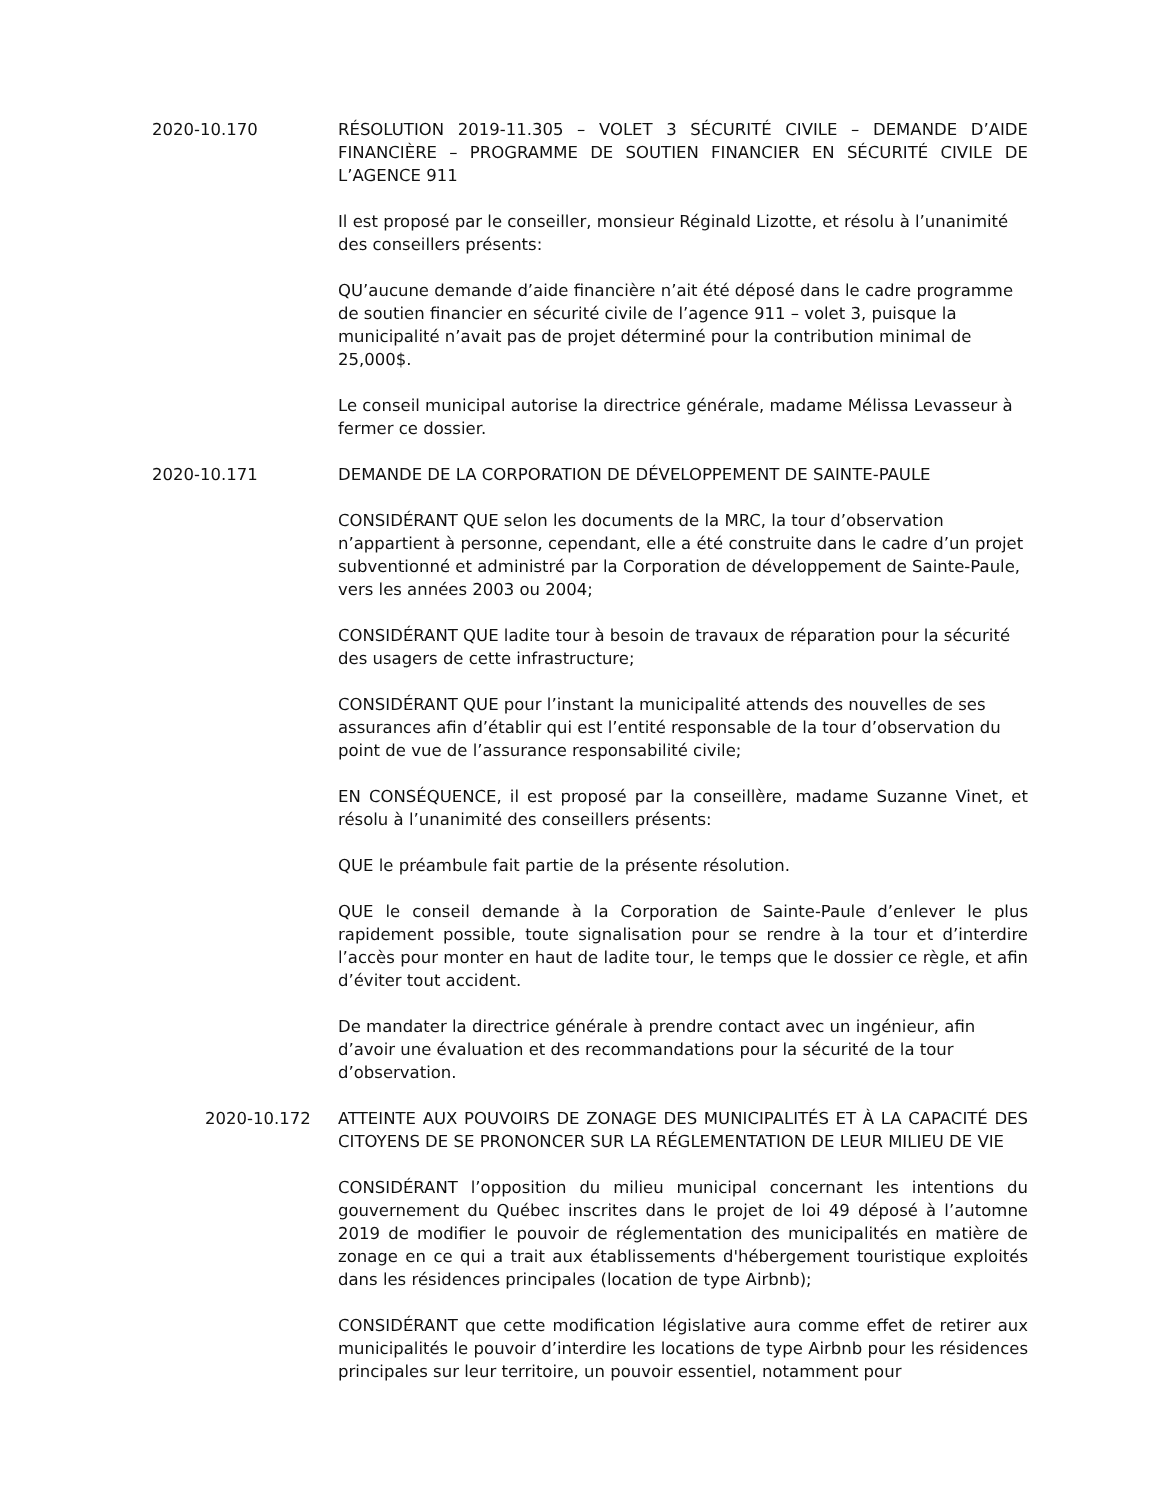2020-10.170 RÉSOLUTION 2019-11.305 – VOLET 3 SÉCURITÉ CIVILE – DEMANDE D’AIDE FINANCIÈRE – PROGRAMME DE SOUTIEN FINANCIER EN SÉCURITÉ CIVILE DE L’AGENCE 911
Il est proposé par le conseiller, monsieur Réginald Lizotte, et résolu à l’unanimité des conseillers présents:
QU’aucune demande d’aide financière n’ait été déposé dans le cadre programme de soutien financier en sécurité civile de l’agence 911 – volet 3, puisque la municipalité n’avait pas de projet déterminé pour la contribution minimal de 25,000$.
Le conseil municipal autorise la directrice générale, madame Mélissa Levasseur à fermer ce dossier.
2020-10.171 DEMANDE DE LA CORPORATION DE DÉVELOPPEMENT DE SAINTE-PAULE
CONSIDÉRANT QUE selon les documents de la MRC, la tour d’observation n’appartient à personne, cependant, elle a été construite dans le cadre d’un projet subventionné et administré par la Corporation de développement de Sainte-Paule, vers les années 2003 ou 2004;
CONSIDÉRANT QUE ladite tour à besoin de travaux de réparation pour la sécurité des usagers de cette infrastructure;
CONSIDÉRANT QUE pour l’instant la municipalité attends des nouvelles de ses assurances afin d’établir qui est l’entité responsable de la tour d’observation du point de vue de l’assurance responsabilité civile;
EN CONSÉQUENCE, il est proposé par la conseillère, madame Suzanne Vinet, et résolu à l’unanimité des conseillers présents:
QUE le préambule fait partie de la présente résolution.
QUE le conseil demande à la Corporation de Sainte-Paule d’enlever le plus rapidement possible, toute signalisation pour se rendre à la tour et d’interdire l’accès pour monter en haut de ladite tour, le temps que le dossier ce règle, et afin d’éviter tout accident.
De mandater la directrice générale à prendre contact avec un ingénieur, afin d’avoir une évaluation et des recommandations pour la sécurité de la tour d’observation.
2020-10.172 ATTEINTE AUX POUVOIRS DE ZONAGE DES MUNICIPALITÉS ET À LA CAPACITÉ DES CITOYENS DE SE PRONONCER SUR LA RÉGLEMENTATION DE LEUR MILIEU DE VIE
CONSIDÉRANT l’opposition du milieu municipal concernant les intentions du gouvernement du Québec inscrites dans le projet de loi 49 déposé à l’automne 2019 de modifier le pouvoir de réglementation des municipalités en matière de zonage en ce qui a trait aux établissements d'hébergement touristique exploités dans les résidences principales (location de type Airbnb);
CONSIDÉRANT que cette modification législative aura comme effet de retirer aux municipalités le pouvoir d’interdire les locations de type Airbnb pour les résidences principales sur leur territoire, un pouvoir essentiel, notamment pour